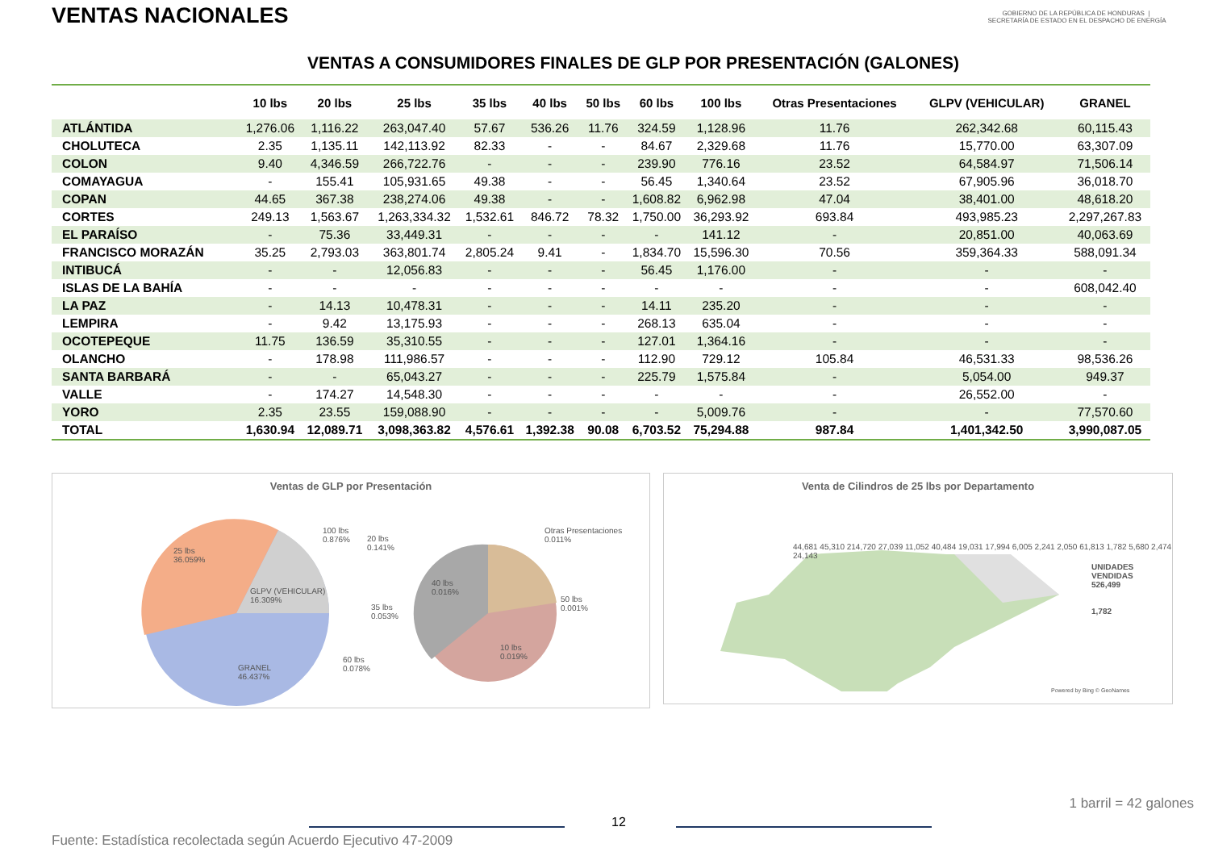VENTAS NACIONALES
GOBIERNO DE LA REPÚBLICA DE HONDURAS | SECRETARÍA DE ESTADO EN EL DESPACHO DE ENERGÍA
VENTAS A CONSUMIDORES FINALES DE GLP POR PRESENTACIÓN (GALONES)
| | 10 lbs | 20 lbs | 25 lbs | 35 lbs | 40 lbs | 50 lbs | 60 lbs | 100 lbs | Otras Presentaciones | GLPV (VEHICULAR) | GRANEL |
| --- | --- | --- | --- | --- | --- | --- | --- | --- | --- | --- | --- |
| ATLÁNTIDA | 1,276.06 | 1,116.22 | 263,047.40 | 57.67 | 536.26 | 11.76 | 324.59 | 1,128.96 | 11.76 | 262,342.68 | 60,115.43 |
| CHOLUTECA | 2.35 | 1,135.11 | 142,113.92 | 82.33 | - | - | 84.67 | 2,329.68 | 11.76 | 15,770.00 | 63,307.09 |
| COLON | 9.40 | 4,346.59 | 266,722.76 | - | - | - | 239.90 | 776.16 | 23.52 | 64,584.97 | 71,506.14 |
| COMAYAGUA | - | 155.41 | 105,931.65 | 49.38 | - | - | 56.45 | 1,340.64 | 23.52 | 67,905.96 | 36,018.70 |
| COPAN | 44.65 | 367.38 | 238,274.06 | 49.38 | - | - | 1,608.82 | 6,962.98 | 47.04 | 38,401.00 | 48,618.20 |
| CORTES | 249.13 | 1,563.67 | 1,263,334.32 | 1,532.61 | 846.72 | 78.32 | 1,750.00 | 36,293.92 | 693.84 | 493,985.23 | 2,297,267.83 |
| EL PARAÍSO | - | 75.36 | 33,449.31 | - | - | - | - | 141.12 | - | 20,851.00 | 40,063.69 |
| FRANCISCO MORAZÁN | 35.25 | 2,793.03 | 363,801.74 | 2,805.24 | 9.41 | - | 1,834.70 | 15,596.30 | 70.56 | 359,364.33 | 588,091.34 |
| INTIBUCÁ | - | - | 12,056.83 | - | - | - | 56.45 | 1,176.00 | - | - | - |
| ISLAS DE LA BAHÍA | - | - | - | - | - | - | - | - | - | - | 608,042.40 |
| LA PAZ | - | 14.13 | 10,478.31 | - | - | - | 14.11 | 235.20 | - | - | - |
| LEMPIRA | - | 9.42 | 13,175.93 | - | - | - | 268.13 | 635.04 | - | - | - |
| OCOTEPEQUE | 11.75 | 136.59 | 35,310.55 | - | - | - | 127.01 | 1,364.16 | - | - | - |
| OLANCHO | - | 178.98 | 111,986.57 | - | - | - | 112.90 | 729.12 | 105.84 | 46,531.33 | 98,536.26 |
| SANTA BARBARÁ | - | - | 65,043.27 | - | - | - | 225.79 | 1,575.84 | - | 5,054.00 | 949.37 |
| VALLE | - | 174.27 | 14,548.30 | - | - | - | - | - | - | 26,552.00 | - |
| YORO | 2.35 | 23.55 | 159,088.90 | - | - | - | - | 5,009.76 | - | - | 77,570.60 |
| TOTAL | 1,630.94 | 12,089.71 | 3,098,363.82 | 4,576.61 | 1,392.38 | 90.08 | 6,703.52 | 75,294.88 | 987.84 | 1,401,342.50 | 3,990,087.05 |
Ventas de GLP por Presentación
25 lbs
36.059%
GLPV (VEHICULAR)
16.309%
GRANEL
46.437%
100 lbs
0.876%
20 lbs
0.141%
35 lbs
0.053%
60 lbs
0.078%
40 lbs
0.016%
Otras Presentaciones
0.011%
50 lbs
0.001%
10 lbs
0.019%
Venta de Cilindros de 25 lbs por Departamento
44,681 45,310 214,720 27,039 11,052 40,484 19,031 17,994 6,005 2,241 2,050 61,813 1,782 5,680 2,474 24,143
UNIDADES VENDIDAS
526,499
1,782
Powered by Bing © GeoNames
1 barril = 42 galones
12
Fuente: Estadística recolectada según Acuerdo Ejecutivo 47-2009